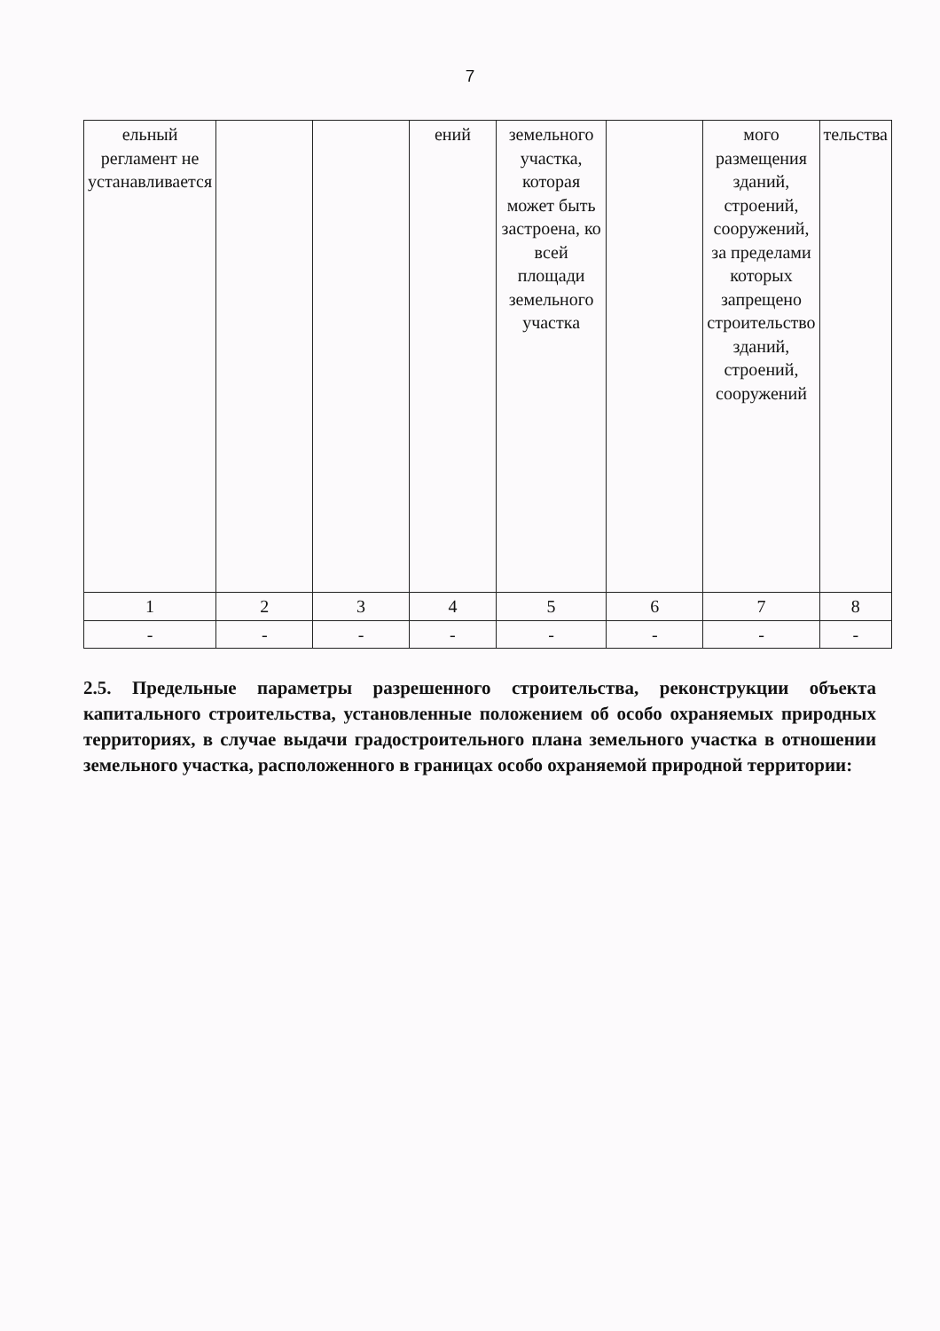7
| ельный регламент не устанавливается | | | ений | земельного участка, которая может быть застроена, ко всей площади земельного участка | | мого размещения зданий, строений, сооружений, за пределами которых запрещено строительство зданий, строений, сооружений | тельства |
| 1 | 2 | 3 | 4 | 5 | 6 | 7 | 8 |
| - | - | - | - | - | - | - | - |
2.5. Предельные параметры разрешенного строительства, реконструкции объекта капитального строительства, установленные положением об особо охраняемых природных территориях, в случае выдачи градостроительного плана земельного участка в отношении земельного участка, расположенного в границах особо охраняемой природной территории: